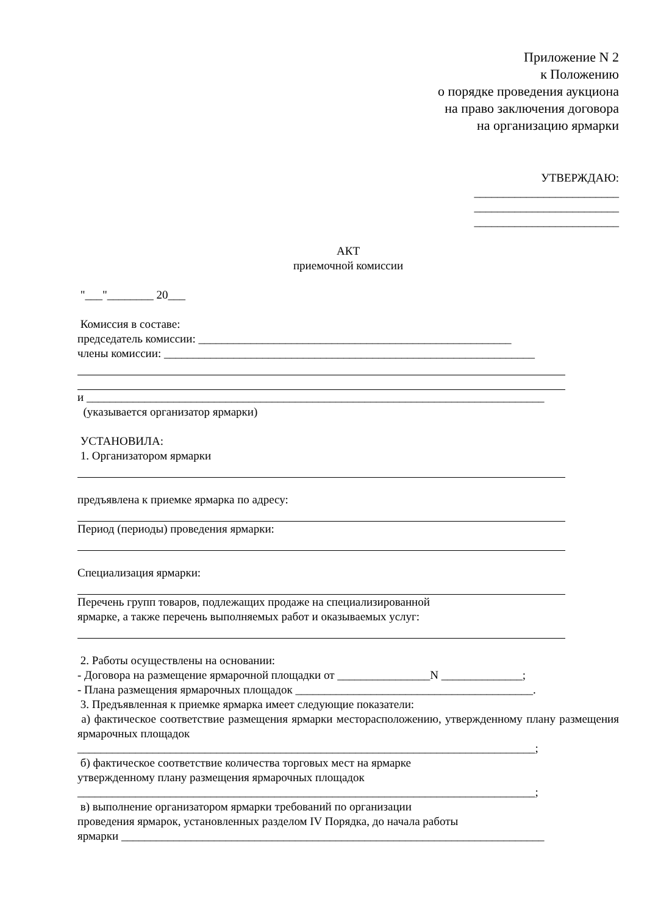Приложение N 2
к Положению
о порядке проведения аукциона
на право заключения договора
на организацию ярмарки
УТВЕРЖДАЮ:
_________________________
_________________________
_________________________
АКТ
приемочной комиссии
"___"________ 20___
Комиссия в составе:
председатель комиссии: ______________________________________________________
члены комиссии: ________________________________________________________________
и _______________________________________________________________________________
(указывается организатор ярмарки)
УСТАНОВИЛА:
1. Организатором ярмарки
предъявлена к приемке ярмарка по адресу:
Период (периоды) проведения ярмарки:
Специализация ярмарки:
Перечень групп товаров, подлежащих продаже на специализированной
ярмарке, а также перечень выполняемых работ и оказываемых услуг:
2. Работы осуществлены на основании:
- Договора на размещение ярмарочной площадки от ________________N ______________;
- Плана размещения ярмарочных площадок _________________________________________.
3. Предъявленная к приемке ярмарка имеет следующие показатели:
а) фактическое соответствие размещения ярмарки месторасположению, утвержденному плану размещения ярмарочных площадок
_______________________________________________________________________________;
б) фактическое соответствие количества торговых мест на ярмарке
утвержденному плану размещения ярмарочных площадок
_______________________________________________________________________________;
в) выполнение организатором ярмарки требований по организации
проведения ярмарок, установленных разделом IV Порядка, до начала работы
ярмарки _________________________________________________________________________